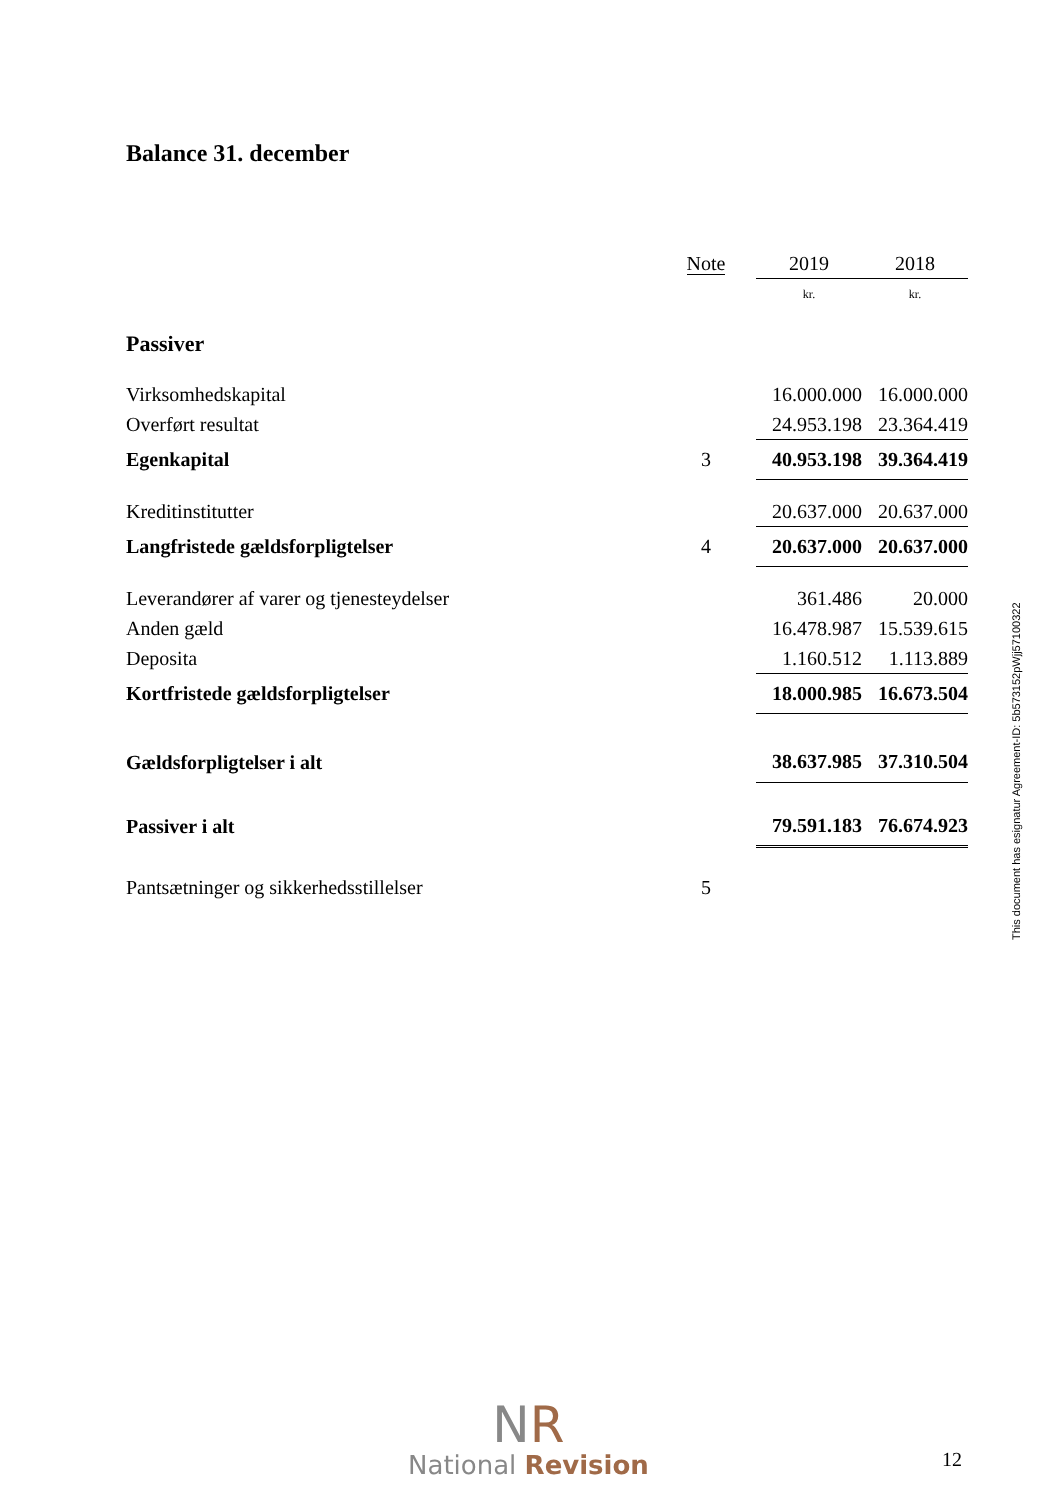Balance 31. december
| | Note | 2019 | | 2018 |
| --- | --- | --- | --- | --- |
| | | kr. | | kr. |
| Passiver | | | | |
| Virksomhedskapital | | 16.000.000 | | 16.000.000 |
| Overført resultat | | 24.953.198 | | 23.364.419 |
| Egenkapital | 3 | 40.953.198 | | 39.364.419 |
| Kreditinstitutter | | 20.637.000 | | 20.637.000 |
| Langfristede gældsforpligtelser | 4 | 20.637.000 | | 20.637.000 |
| Leverandører af varer og tjenesteydelser | | 361.486 | | 20.000 |
| Anden gæld | | 16.478.987 | | 15.539.615 |
| Deposita | | 1.160.512 | | 1.113.889 |
| Kortfristede gældsforpligtelser | | 18.000.985 | | 16.673.504 |
| Gældsforpligtelser i alt | | 38.637.985 | | 37.310.504 |
| Passiver i alt | | 79.591.183 | | 76.674.923 |
| Pantsætninger og sikkerhedsstillelser | 5 | | | |
This document has esignatur Agreement-ID: 5b573152pWjj57100322
NR
National Revision
12